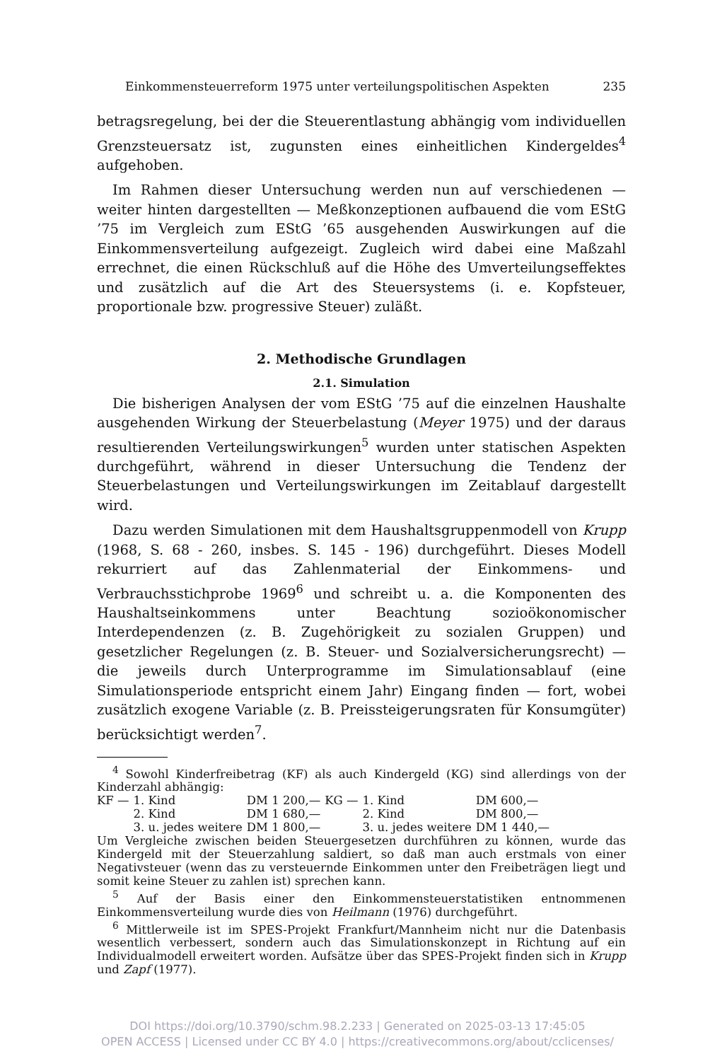Einkommensteuerreform 1975 unter verteilungspolitischen Aspekten 235
betragsregelung, bei der die Steuerentlastung abhängig vom individuellen Grenzsteuersatz ist, zugunsten eines einheitlichen Kindergeldes<sup>4</sup> aufgehoben.
Im Rahmen dieser Untersuchung werden nun auf verschiedenen — weiter hinten dargestellten — Meßkonzeptionen aufbauend die vom EStG ’75 im Vergleich zum EStG ’65 ausgehenden Auswirkungen auf die Einkommensverteilung aufgezeigt. Zugleich wird dabei eine Maßzahl errechnet, die einen Rückschluß auf die Höhe des Umverteilungseffektes und zusätzlich auf die Art des Steuersystems (i. e. Kopfsteuer, proportionale bzw. progressive Steuer) zuläßt.
2. Methodische Grundlagen
2.1. Simulation
Die bisherigen Analysen der vom EStG ’75 auf die einzelnen Haushalte ausgehenden Wirkung der Steuerbelastung (Meyer 1975) und der daraus resultierenden Verteilungswirkungen<sup>5</sup> wurden unter statischen Aspekten durchgeführt, während in dieser Untersuchung die Tendenz der Steuerbelastungen und Verteilungswirkungen im Zeitablauf dargestellt wird.
Dazu werden Simulationen mit dem Haushaltsgruppenmodell von Krupp (1968, S. 68 - 260, insbes. S. 145 - 196) durchgeführt. Dieses Modell rekurriert auf das Zahlenmaterial der Einkommens- und Verbrauchsstichprobe 1969<sup>6</sup> und schreibt u. a. die Komponenten des Haushaltseinkommens unter Beachtung sozioökonomischer Interdependenzen (z. B. Zugehörigkeit zu sozialen Gruppen) und gesetzlicher Regelungen (z. B. Steuer- und Sozialversicherungsrecht) — die jeweils durch Unterprogramme im Simulationsablauf (eine Simulationsperiode entspricht einem Jahr) Eingang finden — fort, wobei zusätzlich exogene Variable (z. B. Preissteigerungsraten für Konsumgüter) berücksichtigt werden<sup>7</sup>.
<sup>4</sup> Sowohl Kinderfreibetrag (KF) als auch Kindergeld (KG) sind allerdings von der Kinderzahl abhängig:
| KF — | 1. Kind | DM 1 200,— | KG — | 1. Kind | DM 600,— |
| | 2. Kind | DM 1 680,— | | 2. Kind | DM 800,— |
| | 3. u. jedes weitere | DM 1 800,— | | 3. u. jedes weitere | DM 1 440,— |
Um Vergleiche zwischen beiden Steuergesetzen durchführen zu können, wurde das Kindergeld mit der Steuerzahlung saldiert, so daß man auch erstmals von einer Negativsteuer (wenn das zu versteuernde Einkommen unter den Freibeträgen liegt und somit keine Steuer zu zahlen ist) sprechen kann.
<sup>5</sup> Auf der Basis einer den Einkommensteuerstatistiken entnommenen Einkommensverteilung wurde dies von Heilmann (1976) durchgeführt.
<sup>6</sup> Mittlerweile ist im SPES-Projekt Frankfurt/Mannheim nicht nur die Datenbasis wesentlich verbessert, sondern auch das Simulationskonzept in Richtung auf ein Individualmodell erweitert worden. Aufsätze über das SPES-Projekt finden sich in Krupp und Zapf (1977).
DOI https://doi.org/10.3790/schm.98.2.233 | Generated on 2025-03-13 17:45:05
OPEN ACCESS | Licensed under CC BY 4.0 | https://creativecommons.org/about/cclicenses/